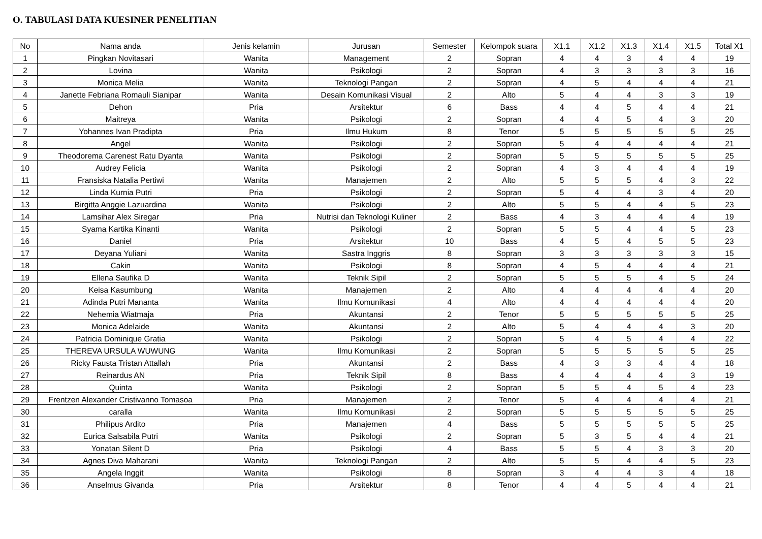O. TABULASI DATA KUESINER PENELITIAN
| No | Nama anda | Jenis kelamin | Jurusan | Semester | Kelompok suara | X1.1 | X1.2 | X1.3 | X1.4 | X1.5 | Total X1 |
| --- | --- | --- | --- | --- | --- | --- | --- | --- | --- | --- | --- |
| 1 | Pingkan Novitasari | Wanita | Management | 2 | Sopran | 4 | 4 | 3 | 4 | 4 | 19 |
| 2 | Lovina | Wanita | Psikologi | 2 | Sopran | 4 | 3 | 3 | 3 | 3 | 16 |
| 3 | Monica Melia | Wanita | Teknologi Pangan | 2 | Sopran | 4 | 5 | 4 | 4 | 4 | 21 |
| 4 | Janette Febriana Romauli Sianipar | Wanita | Desain Komunikasi Visual | 2 | Alto | 5 | 4 | 4 | 3 | 3 | 19 |
| 5 | Dehon | Pria | Arsitektur | 6 | Bass | 4 | 4 | 5 | 4 | 4 | 21 |
| 6 | Maitreya | Wanita | Psikologi | 2 | Sopran | 4 | 4 | 5 | 4 | 3 | 20 |
| 7 | Yohannes Ivan Pradipta | Pria | Ilmu Hukum | 8 | Tenor | 5 | 5 | 5 | 5 | 5 | 25 |
| 8 | Angel | Wanita | Psikologi | 2 | Sopran | 5 | 4 | 4 | 4 | 4 | 21 |
| 9 | Theodorema Carenest Ratu Dyanta | Wanita | Psikologi | 2 | Sopran | 5 | 5 | 5 | 5 | 5 | 25 |
| 10 | Audrey Felicia | Wanita | Psikologi | 2 | Sopran | 4 | 3 | 4 | 4 | 4 | 19 |
| 11 | Fransiska Natalia Pertiwi | Wanita | Manajemen | 2 | Alto | 5 | 5 | 5 | 4 | 3 | 22 |
| 12 | Linda Kurnia Putri | Pria | Psikologi | 2 | Sopran | 5 | 4 | 4 | 3 | 4 | 20 |
| 13 | Birgitta Anggie Lazuardina | Wanita | Psikologi | 2 | Alto | 5 | 5 | 4 | 4 | 5 | 23 |
| 14 | Lamsihar Alex Siregar | Pria | Nutrisi dan Teknologi Kuliner | 2 | Bass | 4 | 3 | 4 | 4 | 4 | 19 |
| 15 | Syama Kartika Kinanti | Wanita | Psikologi | 2 | Sopran | 5 | 5 | 4 | 4 | 5 | 23 |
| 16 | Daniel | Pria | Arsitektur | 10 | Bass | 4 | 5 | 4 | 5 | 5 | 23 |
| 17 | Deyana Yuliani | Wanita | Sastra Inggris | 8 | Sopran | 3 | 3 | 3 | 3 | 3 | 15 |
| 18 | Cakin | Wanita | Psikologi | 8 | Sopran | 4 | 5 | 4 | 4 | 4 | 21 |
| 19 | Ellena Saufika D | Wanita | Teknik Sipil | 2 | Sopran | 5 | 5 | 5 | 4 | 5 | 24 |
| 20 | Keisa Kasumbung | Wanita | Manajemen | 2 | Alto | 4 | 4 | 4 | 4 | 4 | 20 |
| 21 | Adinda Putri Mananta | Wanita | Ilmu Komunikasi | 4 | Alto | 4 | 4 | 4 | 4 | 4 | 20 |
| 22 | Nehemia Wiatmaja | Pria | Akuntansi | 2 | Tenor | 5 | 5 | 5 | 5 | 5 | 25 |
| 23 | Monica Adelaide | Wanita | Akuntansi | 2 | Alto | 5 | 4 | 4 | 4 | 3 | 20 |
| 24 | Patricia Dominique Gratia | Wanita | Psikologi | 2 | Sopran | 5 | 4 | 5 | 4 | 4 | 22 |
| 25 | THEREVA URSULA WUWUNG | Wanita | Ilmu Komunikasi | 2 | Sopran | 5 | 5 | 5 | 5 | 5 | 25 |
| 26 | Ricky Fausta Tristan Attallah | Pria | Akuntansi | 2 | Bass | 4 | 3 | 3 | 4 | 4 | 18 |
| 27 | Reinardus AN | Pria | Teknik Sipil | 8 | Bass | 4 | 4 | 4 | 4 | 3 | 19 |
| 28 | Quinta | Wanita | Psikologi | 2 | Sopran | 5 | 5 | 4 | 5 | 4 | 23 |
| 29 | Frentzen Alexander Cristivanno Tomasoa | Pria | Manajemen | 2 | Tenor | 5 | 4 | 4 | 4 | 4 | 21 |
| 30 | caralla | Wanita | Ilmu Komunikasi | 2 | Sopran | 5 | 5 | 5 | 5 | 5 | 25 |
| 31 | Philipus Ardito | Pria | Manajemen | 4 | Bass | 5 | 5 | 5 | 5 | 5 | 25 |
| 32 | Eurica Salsabila Putri | Wanita | Psikologi | 2 | Sopran | 5 | 3 | 5 | 4 | 4 | 21 |
| 33 | Yonatan Silent D | Pria | Psikologi | 4 | Bass | 5 | 5 | 4 | 3 | 3 | 20 |
| 34 | Agnes Diva Maharani | Wanita | Teknologi Pangan | 2 | Alto | 5 | 5 | 4 | 4 | 5 | 23 |
| 35 | Angela Inggit | Wanita | Psikologi | 8 | Sopran | 3 | 4 | 4 | 3 | 4 | 18 |
| 36 | Anselmus Givanda | Pria | Arsitektur | 8 | Tenor | 4 | 4 | 5 | 4 | 4 | 21 |